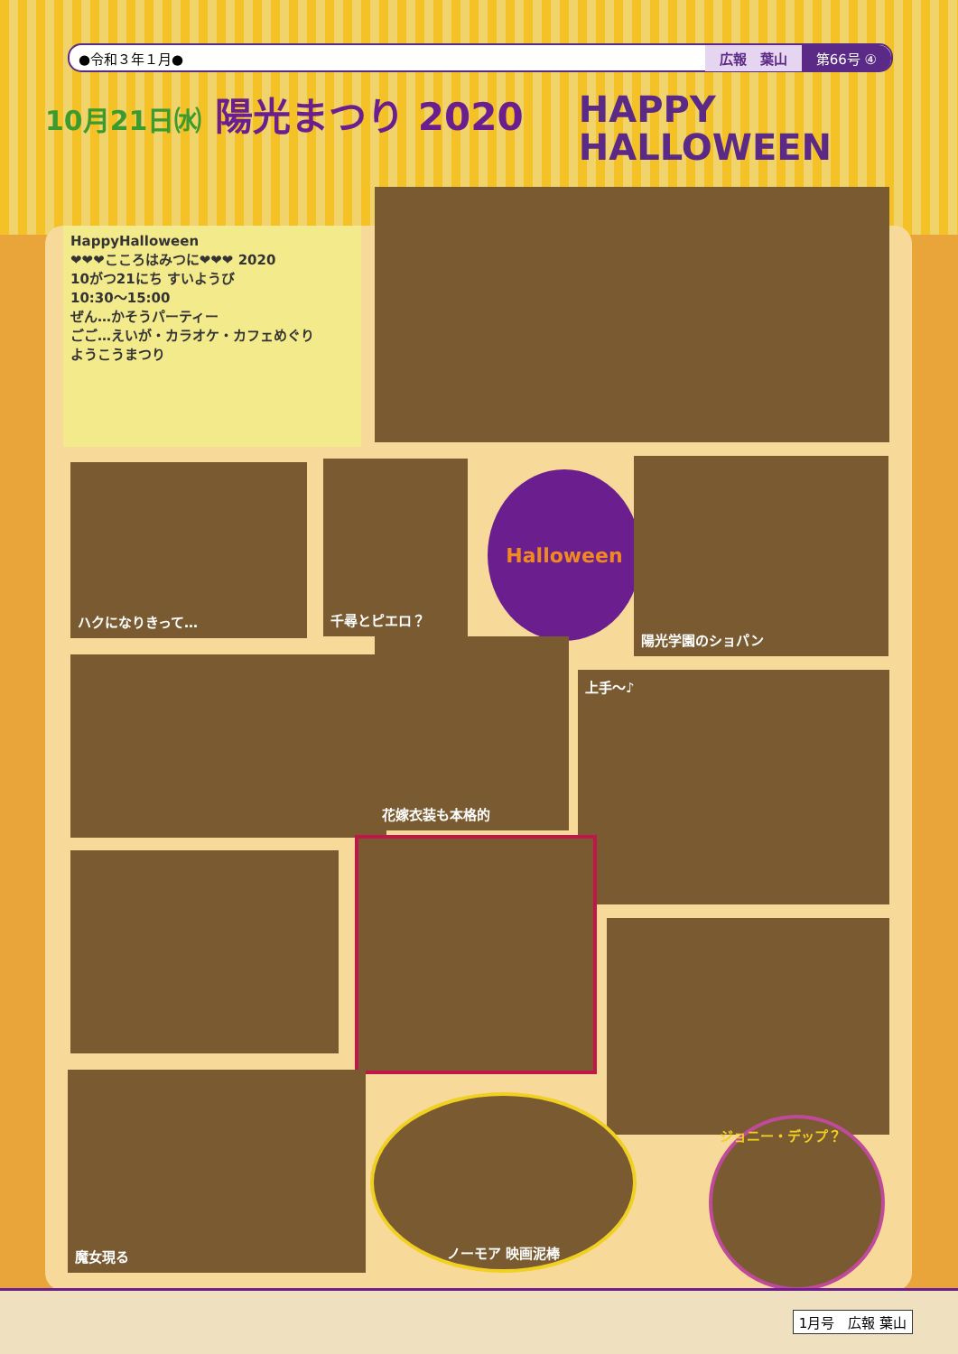●令和３年１月● 広報　葉山 第66号 ④
10月21日㈬ 陽光まつり 2020
HAPPY
HALLOWEEN
HappyHalloween
❤❤❤こころはみつに❤❤❤ 2020
10がつ21にち すいようび
10:30～15:00
ぜん…かそうパーティー
ごご…えいが・カラオケ・カフェめぐり
ようこうまつり
ハクになりきって… 千尋とピエロ？
Halloween
陽光学園のショパン
花嫁衣装も本格的
上手～♪
魔女現る
ノーモア 映画泥棒
ジョニー・デップ？
1月号　広報 葉山